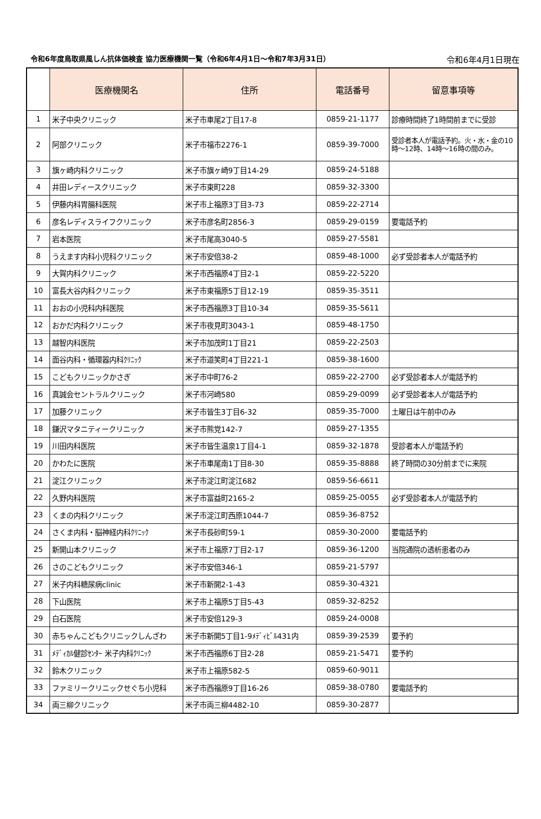令和6年度鳥取県風しん抗体価検査 協力医療機関一覧（令和6年4月1日～令和7年3月31日） 令和6年4月1日現在
| | 医療機関名 | 住所 | 電話番号 | 留意事項等 |
| --- | --- | --- | --- | --- |
| 1 | 米子中央クリニック | 米子市車尾2丁目17-8 | 0859-21-1177 | 診療時間終了1時間前までに受診 |
| 2 | 阿部クリニック | 米子市福市2276-1 | 0859-39-7000 | 受診者本人が電話予約。火・水・金の10時～12時、14時～16時の間のみ。 |
| 3 | 旗ヶ崎内科クリニック | 米子市旗ヶ崎9丁目14-29 | 0859-24-5188 | |
| 4 | 井田レディースクリニック | 米子市東町228 | 0859-32-3300 | |
| 5 | 伊藤内科胃腸科医院 | 米子市上福原3丁目3-73 | 0859-22-2714 | |
| 6 | 彦名レディスライフクリニック | 米子市彦名町2856-3 | 0859-29-0159 | 要電話予約 |
| 7 | 岩本医院 | 米子市尾高3040-5 | 0859-27-5581 | |
| 8 | うえます内科小児科クリニック | 米子市安倍38-2 | 0859-48-1000 | 必ず受診者本人が電話予約 |
| 9 | 大賀内科クリニック | 米子市西福原4丁目2-1 | 0859-22-5220 | |
| 10 | 富長大谷内科クリニック | 米子市東福原5丁目12-19 | 0859-35-3511 | |
| 11 | おおの小児科内科医院 | 米子市西福原3丁目10-34 | 0859-35-5611 | |
| 12 | おかだ内科クリニック | 米子市夜見町3043-1 | 0859-48-1750 | |
| 13 | 越智内科医院 | 米子市加茂町1丁目21 | 0859-22-2503 | |
| 14 | 面谷内科・循環器内科ｸﾘﾆｯｸ | 米子市道笑町4丁目221-1 | 0859-38-1600 | |
| 15 | こどもクリニックかさぎ | 米子市中町76-2 | 0859-22-2700 | 必ず受診者本人が電話予約 |
| 16 | 真誠会セントラルクリニック | 米子市河崎580 | 0859-29-0099 | 必ず受診者本人が電話予約 |
| 17 | 加藤クリニック | 米子市皆生3丁目6-32 | 0859-35-7000 | 土曜日は午前中のみ |
| 18 | 鎌沢マタニティークリニック | 米子市熊党142-7 | 0859-27-1355 | |
| 19 | 川田内科医院 | 米子市皆生温泉1丁目4-1 | 0859-32-1878 | 受診者本人が電話予約 |
| 20 | かわたに医院 | 米子市車尾南1丁目8-30 | 0859-35-8888 | 終了時間の30分前までに来院 |
| 21 | 淀江クリニック | 米子市淀江町淀江682 | 0859-56-6611 | |
| 22 | 久野内科医院 | 米子市富益町2165-2 | 0859-25-0055 | 必ず受診者本人が電話予約 |
| 23 | くまの内科クリニック | 米子市淀江町西原1044-7 | 0859-36-8752 | |
| 24 | さくま内科・脳神経内科ｸﾘﾆｯｸ | 米子市長砂町59-1 | 0859-30-2000 | 要電話予約 |
| 25 | 新開山本クリニック | 米子市上福原7丁目2-17 | 0859-36-1200 | 当院通院の透析患者のみ |
| 26 | さのこどもクリニック | 米子市安倍346-1 | 0859-21-5797 | |
| 27 | 米子内科糖尿病clinic | 米子市新開2-1-43 | 0859-30-4321 | |
| 28 | 下山医院 | 米子市上福原5丁目5-43 | 0859-32-8252 | |
| 29 | 白石医院 | 米子市安倍129-3 | 0859-24-0008 | |
| 30 | 赤ちゃんこどもクリニックしんざわ | 米子市新開5丁目1-9ﾒﾃﾞｨﾋﾞﾙ431内 | 0859-39-2539 | 要予約 |
| 31 | ﾒﾃﾞｨｶﾙ健診ｾﾝﾀｰ 米子内科ｸﾘﾆｯｸ | 米子市西福原6丁目2-28 | 0859-21-5471 | 要予約 |
| 32 | 鈴木クリニック | 米子市上福原582-5 | 0859-60-9011 | |
| 33 | ファミリークリニックせぐち小児科 | 米子市西福原9丁目16-26 | 0859-38-0780 | 要電話予約 |
| 34 | 両三柳クリニック | 米子市両三柳4482-10 | 0859-30-2877 | |